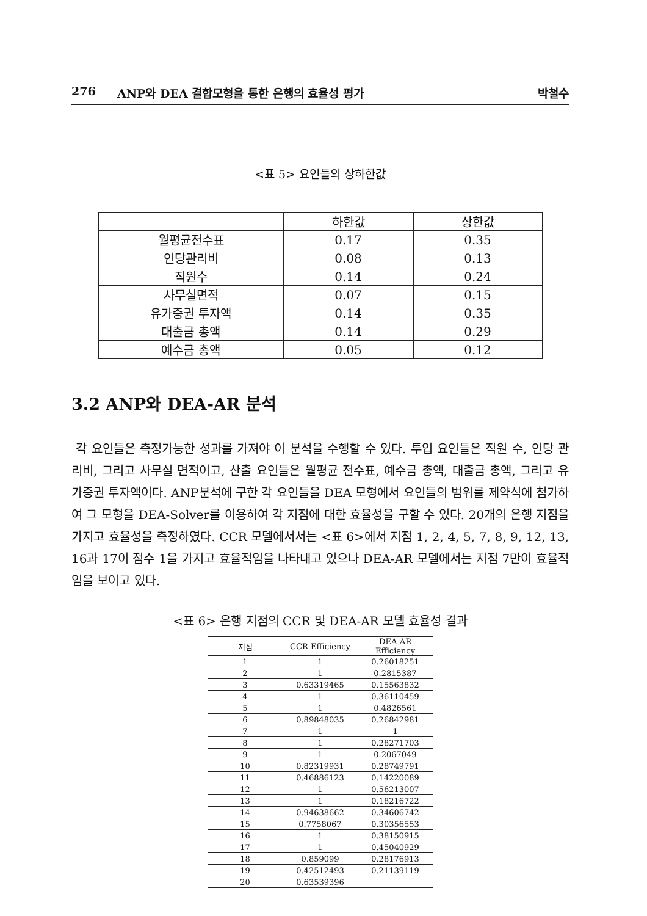276 ANP와 DEA 결합모형을 통한 은행의 효율성 평가 박철수
<표 5> 요인들의 상하한값
| | 하한값 | 상한값 |
| 월평균전수표 | 0.17 | 0.35 |
| 인당관리비 | 0.08 | 0.13 |
| 직원수 | 0.14 | 0.24 |
| 사무실면적 | 0.07 | 0.15 |
| 유가증권 투자액 | 0.14 | 0.35 |
| 대출금 총액 | 0.14 | 0.29 |
| 예수금 총액 | 0.05 | 0.12 |
3.2 ANP와 DEA-AR 분석
각 요인들은 측정가능한 성과를 가져야 이 분석을 수행할 수 있다. 투입 요인들은 직원 수, 인당 관리비, 그리고 사무실 면적이고, 산출 요인들은 월평균 전수표, 예수금 총액, 대출금 총액, 그리고 유가증권 투자액이다. ANP분석에 구한 각 요인들을 DEA 모형에서 요인들의 범위를 제약식에 첨가하여 그 모형을 DEA-Solver를 이용하여 각 지점에 대한 효율성을 구할 수 있다. 20개의 은행 지점을 가지고 효율성을 측정하였다. CCR 모델에서서는 <표 6>에서 지점 1, 2, 4, 5, 7, 8, 9, 12, 13, 16과 17이 점수 1을 가지고 효율적임을 나타내고 있으나 DEA-AR 모델에서는 지점 7만이 효율적임을 보이고 있다.
<표 6> 은행 지점의 CCR 및 DEA-AR 모델 효율성 결과
| 지점 | CCR Efficiency | DEA-AR Efficiency |
| --- | --- | --- |
| 1 | 1 | 0.26018251 |
| 2 | 1 | 0.2815387 |
| 3 | 0.63319465 | 0.15563832 |
| 4 | 1 | 0.36110459 |
| 5 | 1 | 0.4826561 |
| 6 | 0.89848035 | 0.26842981 |
| 7 | 1 | 1 |
| 8 | 1 | 0.28271703 |
| 9 | 1 | 0.2067049 |
| 10 | 0.82319931 | 0.28749791 |
| 11 | 0.46886123 | 0.14220089 |
| 12 | 1 | 0.56213007 |
| 13 | 1 | 0.18216722 |
| 14 | 0.94638662 | 0.34606742 |
| 15 | 0.7758067 | 0.30356553 |
| 16 | 1 | 0.38150915 |
| 17 | 1 | 0.45040929 |
| 18 | 0.859099 | 0.28176913 |
| 19 | 0.42512493 | 0.21139119 |
| 20 | 0.63539396 | |